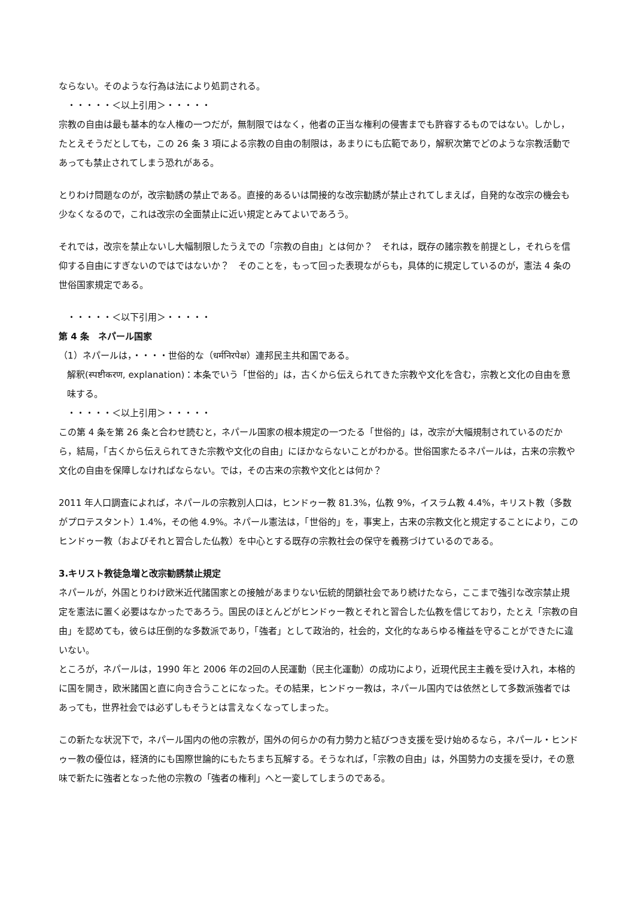ならない。そのような行為は法により処罰される。
・・・・・＜以上引用＞・・・・・
宗教の自由は最も基本的な人権の一つだが，無制限ではなく，他者の正当な権利の侵害までも許容するものではない。しかし，たとえそうだとしても，この 26 条 3 項による宗教の自由の制限は，あまりにも広範であり，解釈次第でどのような宗教活動であっても禁止されてしまう恐れがある。
とりわけ問題なのが，改宗勧誘の禁止である。直接的あるいは間接的な改宗勧誘が禁止されてしまえば，自発的な改宗の機会も少なくなるので，これは改宗の全面禁止に近い規定とみてよいであろう。
それでは，改宗を禁止ないし大幅制限したうえでの「宗教の自由」とは何か？　それは，既存の諸宗教を前提とし，それらを信仰する自由にすぎないのではではないか？　そのことを，もって回った表現ながらも，具体的に規定しているのが，憲法 4 条の世俗国家規定である。
・・・・・＜以下引用＞・・・・・
第 4 条　ネパール国家
（1）ネパールは，・・・・世俗的な（धर्मनिरपेक्ष）連邦民主共和国である。
解釈(स्पष्टीकरण, explanation)：本条でいう「世俗的」は，古くから伝えられてきた宗教や文化を含む，宗教と文化の自由を意味する。
・・・・・＜以上引用＞・・・・・
この第 4 条を第 26 条と合わせ読むと，ネパール国家の根本規定の一つたる「世俗的」は，改宗が大幅規制されているのだから，結局，「古くから伝えられてきた宗教や文化の自由」にほかならないことがわかる。世俗国家たるネパールは，古来の宗教や文化の自由を保障しなければならない。では，その古来の宗教や文化とは何か？
2011 年人口調査によれば，ネパールの宗教別人口は，ヒンドゥー教 81.3%，仏教 9%，イスラム教 4.4%，キリスト教（多数がプロテスタント）1.4%，その他 4.9%。ネパール憲法は，「世俗的」を，事実上，古来の宗教文化と規定することにより，このヒンドゥー教（およびそれと習合した仏教）を中心とする既存の宗教社会の保守を義務づけているのである。
3.キリスト教徒急増と改宗勧誘禁止規定
ネパールが，外国とりわけ欧米近代諸国家との接触があまりない伝統的閉鎖社会であり続けたなら，ここまで強引な改宗禁止規定を憲法に置く必要はなかったであろう。国民のほとんどがヒンドゥー教とそれと習合した仏教を信じており，たとえ「宗教の自由」を認めても，彼らは圧倒的な多数派であり，「強者」として政治的，社会的，文化的なあらゆる権益を守ることができたに違いない。
ところが，ネパールは，1990 年と 2006 年の2回の人民運動（民主化運動）の成功により，近現代民主主義を受け入れ，本格的に国を開き，欧米諸国と直に向き合うことになった。その結果，ヒンドゥー教は，ネパール国内では依然として多数派強者ではあっても，世界社会では必ずしもそうとは言えなくなってしまった。
この新たな状況下で，ネパール国内の他の宗教が，国外の何らかの有力勢力と結びつき支援を受け始めるなら，ネパール・ヒンドゥー教の優位は，経済的にも国際世論的にもたちまち瓦解する。そうなれば，「宗教の自由」は，外国勢力の支援を受け，その意味で新たに強者となった他の宗教の「強者の権利」へと一変してしまうのである。